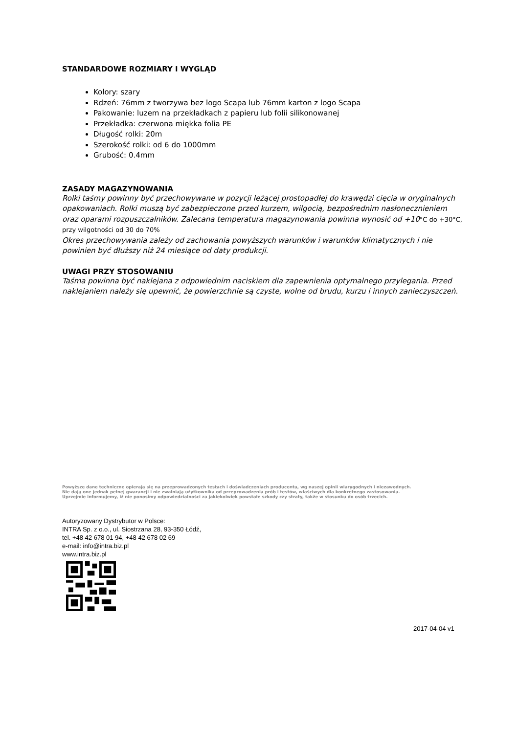STANDARDOWE ROZMIARY I WYGLĄD
Kolory: szary
Rdzeń: 76mm z tworzywa bez logo Scapa lub 76mm karton z logo Scapa
Pakowanie: luzem na przekładkach z papieru lub folii silikonowanej
Przekładka: czerwona miękka folia PE
Długość rolki: 20m
Szerokość rolki: od 6 do 1000mm
Grubość: 0.4mm
ZASADY MAGAZYNOWANIA
Rolki taśmy powinny być przechowywane w pozycji leżącej prostopadłej do krawędzi cięcia w oryginalnych opakowaniach. Rolki muszą być zabezpieczone przed kurzem, wilgocią, bezpośrednim nasłonecznieniem oraz oparami rozpuszczalników. Zalecana temperatura magazynowania powinna wynosić od +10°C do +30°C, przy wilgotności od 30 do 70%
Okres przechowywania zależy od zachowania powyższych warunków i warunków klimatycznych i nie powinien być dłuższy niż 24 miesiące od daty produkcji.
UWAGI PRZY STOSOWANIU
Taśma powinna być naklejana z odpowiednim naciskiem dla zapewnienia optymalnego przylegania. Przed naklejaniem należy się upewnić, że powierzchnie są czyste, wolne od brudu, kurzu i innych zanieczyszczeń.
Powyższe dane techniczne opierają się na przeprowadzonych testach i doświadczeniach producenta, wg naszej opinii wiarygodnych i niezawodnych.
Nie dają one jednak pełnej gwarancji i nie zwalniają użytkownika od przeprowadzenia prób i testów, właściwych dla konkretnego zastosowania.
Uprzejmie informujemy, iż nie ponosimy odpowiedzialności za jakiekolwiek powstałe szkody czy straty, także w stosunku do osób trzecich.
Autoryzowany Dystrybutor w Polsce:
INTRA Sp. z o.o., ul. Siostrzana 28, 93-350 Łódź,
tel. +48 42 678 01 94, +48 42 678 02 69
e-mail: info@intra.biz.pl
www.intra.biz.pl
2017-04-04 v1